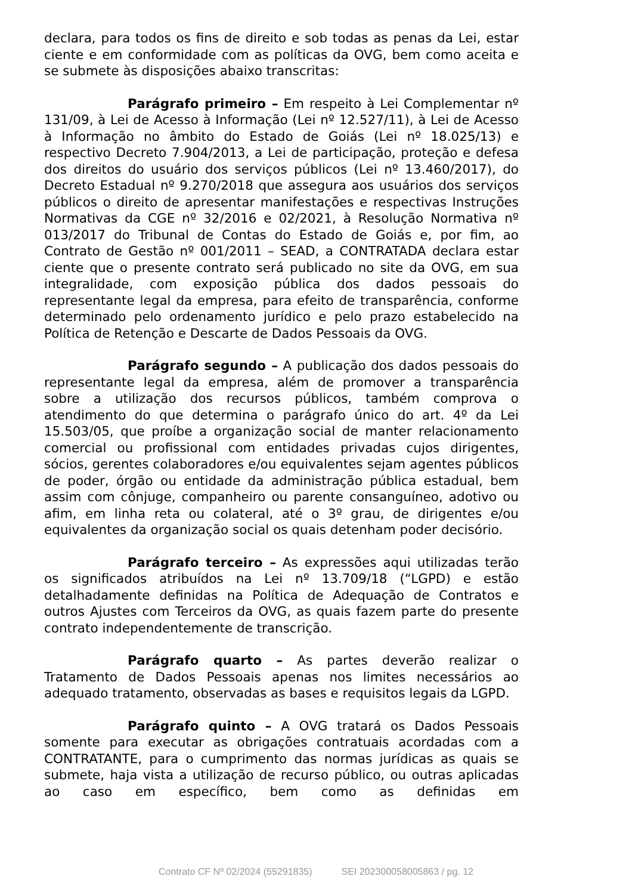declara, para todos os fins de direito e sob todas as penas da Lei, estar ciente e em conformidade com as políticas da OVG, bem como aceita e se submete às disposições abaixo transcritas:
Parágrafo primeiro – Em respeito à Lei Complementar nº 131/09, à Lei de Acesso à Informação (Lei nº 12.527/11), à Lei de Acesso à Informação no âmbito do Estado de Goiás (Lei nº 18.025/13) e respectivo Decreto 7.904/2013, a Lei de participação, proteção e defesa dos direitos do usuário dos serviços públicos (Lei nº 13.460/2017), do Decreto Estadual nº 9.270/2018 que assegura aos usuários dos serviços públicos o direito de apresentar manifestações e respectivas Instruções Normativas da CGE nº 32/2016 e 02/2021, à Resolução Normativa nº 013/2017 do Tribunal de Contas do Estado de Goiás e, por fim, ao Contrato de Gestão nº 001/2011 – SEAD, a CONTRATADA declara estar ciente que o presente contrato será publicado no site da OVG, em sua integralidade, com exposição pública dos dados pessoais do representante legal da empresa, para efeito de transparência, conforme determinado pelo ordenamento jurídico e pelo prazo estabelecido na Política de Retenção e Descarte de Dados Pessoais da OVG.
Parágrafo segundo – A publicação dos dados pessoais do representante legal da empresa, além de promover a transparência sobre a utilização dos recursos públicos, também comprova o atendimento do que determina o parágrafo único do art. 4º da Lei 15.503/05, que proíbe a organização social de manter relacionamento comercial ou profissional com entidades privadas cujos dirigentes, sócios, gerentes colaboradores e/ou equivalentes sejam agentes públicos de poder, órgão ou entidade da administração pública estadual, bem assim com cônjuge, companheiro ou parente consanguíneo, adotivo ou afim, em linha reta ou colateral, até o 3º grau, de dirigentes e/ou equivalentes da organização social os quais detenham poder decisório.
Parágrafo terceiro – As expressões aqui utilizadas terão os significados atribuídos na Lei nº 13.709/18 (“LGPD) e estão detalhadamente definidas na Política de Adequação de Contratos e outros Ajustes com Terceiros da OVG, as quais fazem parte do presente contrato independentemente de transcrição.
Parágrafo quarto – As partes deverão realizar o Tratamento de Dados Pessoais apenas nos limites necessários ao adequado tratamento, observadas as bases e requisitos legais da LGPD.
Parágrafo quinto – A OVG tratará os Dados Pessoais somente para executar as obrigações contratuais acordadas com a CONTRATANTE, para o cumprimento das normas jurídicas as quais se submete, haja vista a utilização de recurso público, ou outras aplicadas ao caso em específico, bem como as definidas em
Contrato CF Nº 02/2024 (55291835) SEI 202300058005863 / pg. 12